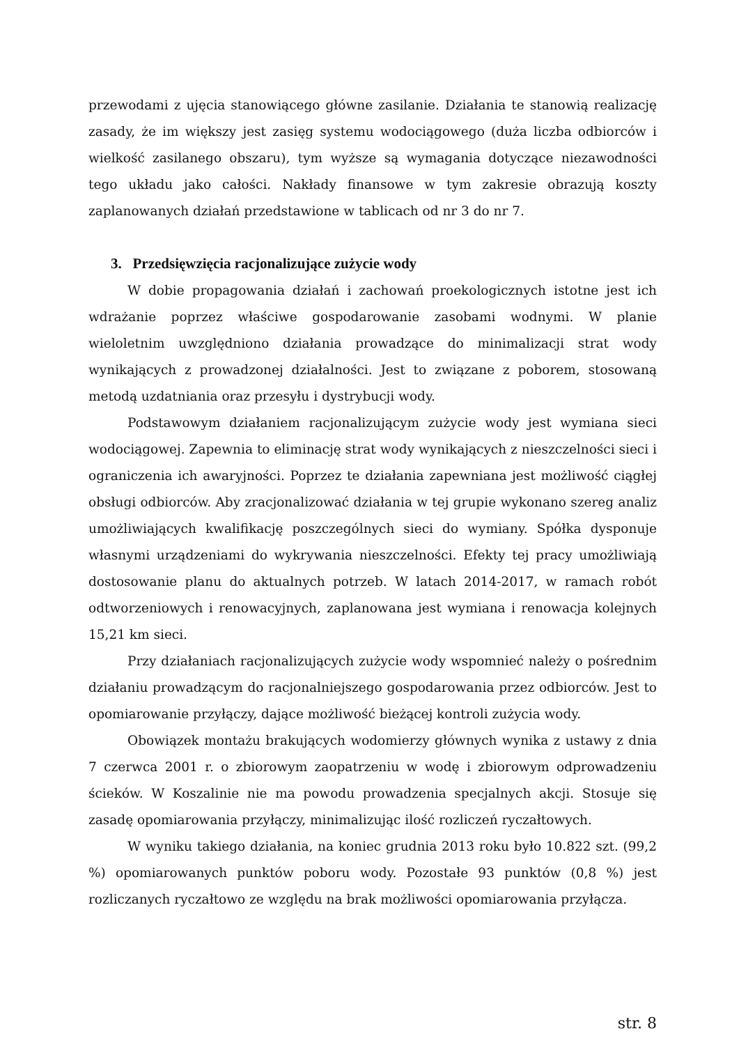przewodami z ujęcia stanowiącego główne zasilanie. Działania te stanowią realizację zasady, że im większy jest zasięg systemu wodociągowego (duża liczba odbiorców i wielkość zasilanego obszaru), tym wyższe są wymagania dotyczące niezawodności tego układu jako całości. Nakłady finansowe w tym zakresie obrazują koszty zaplanowanych działań przedstawione w tablicach od nr 3 do nr 7.
3. Przedsięwzięcia racjonalizujące zużycie wody
W dobie propagowania działań i zachowań proekologicznych istotne jest ich wdrażanie poprzez właściwe gospodarowanie zasobami wodnymi. W planie wieloletnim uwzględniono działania prowadzące do minimalizacji strat wody wynikających z prowadzonej działalności. Jest to związane z poborem, stosowaną metodą uzdatniania oraz przesyłu i dystrybucji wody.
Podstawowym działaniem racjonalizującym zużycie wody jest wymiana sieci wodociągowej. Zapewnia to eliminację strat wody wynikających z nieszczelności sieci i ograniczenia ich awaryjności. Poprzez te działania zapewniana jest możliwość ciągłej obsługi odbiorców. Aby zracjonalizować działania w tej grupie wykonano szereg analiz umożliwiających kwalifikację poszczególnych sieci do wymiany. Spółka dysponuje własnymi urządzeniami do wykrywania nieszczelności. Efekty tej pracy umożliwiają dostosowanie planu do aktualnych potrzeb. W latach 2014-2017, w ramach robót odtworzeniowych i renowacyjnych, zaplanowana jest wymiana i renowacja kolejnych 15,21 km sieci.
Przy działaniach racjonalizujących zużycie wody wspomnieć należy o pośrednim działaniu prowadzącym do racjonalniejszego gospodarowania przez odbiorców. Jest to opomiarowanie przyłączy, dające możliwość bieżącej kontroli zużycia wody.
Obowiązek montażu brakujących wodomierzy głównych wynika z ustawy z dnia 7 czerwca 2001 r. o zbiorowym zaopatrzeniu w wodę i zbiorowym odprowadzeniu ścieków. W Koszalinie nie ma powodu prowadzenia specjalnych akcji. Stosuje się zasadę opomiarowania przyłączy, minimalizując ilość rozliczeń ryczałtowych.
W wyniku takiego działania, na koniec grudnia 2013 roku było 10.822 szt. (99,2 %) opomiarowanych punktów poboru wody. Pozostałe 93 punktów (0,8 %) jest rozliczanych ryczałtowo ze względu na brak możliwości opomiarowania przyłącza.
str. 8